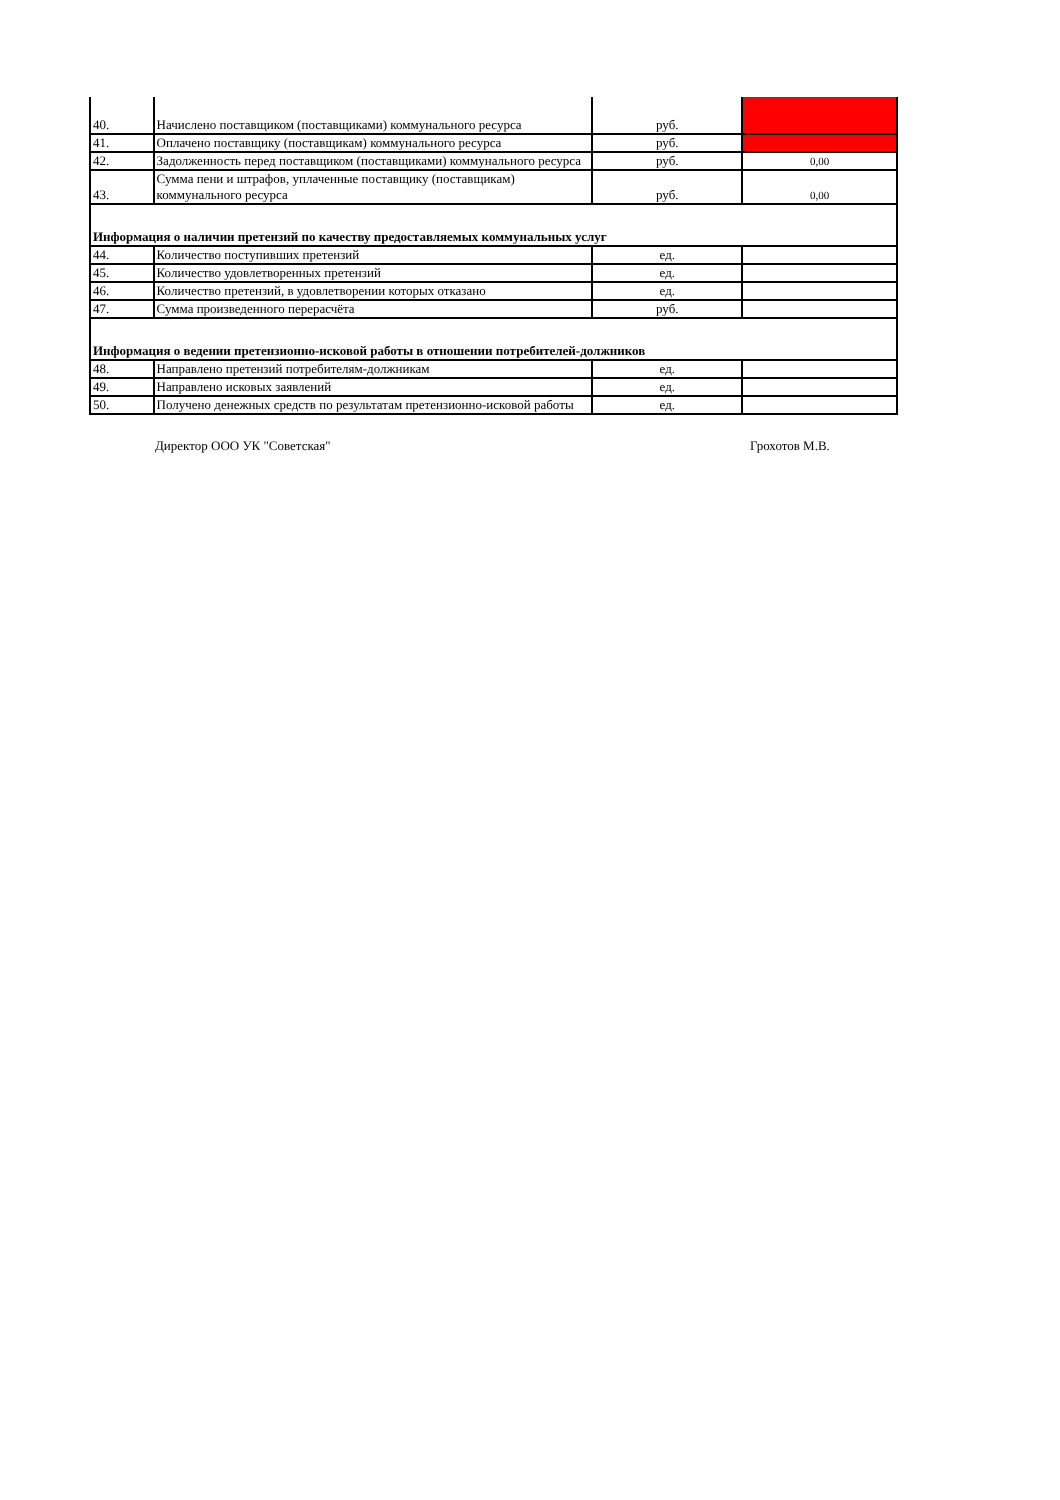| 40. | Начислено поставщиком (поставщиками) коммунального ресурса | руб. | |
| 41. | Оплачено поставщику (поставщикам) коммунального ресурса | руб. | |
| 42. | Задолженность перед поставщиком (поставщиками) коммунального ресурса | руб. | 0,00 |
| 43. | Сумма пени и штрафов, уплаченные поставщику (поставщикам) коммунального ресурса | руб. | 0,00 |
| Информация о наличии претензий по качеству предоставляемых коммунальных услуг | | | |
| 44. | Количество поступивших претензий | ед. | |
| 45. | Количество удовлетворенных претензий | ед. | |
| 46. | Количество претензий, в удовлетворении которых отказано | ед. | |
| 47. | Сумма произведенного перерасчёта | руб. | |
| Информация о ведении претензионно-исковой работы в отношении потребителей-должников | | | |
| 48. | Направлено претензий потребителям-должникам | ед. | |
| 49. | Направлено исковых заявлений | ед. | |
| 50. | Получено денежных средств по результатам претензионно-исковой работы | ед. | |
Директор ООО УК "Советская" Грохотов М.В.